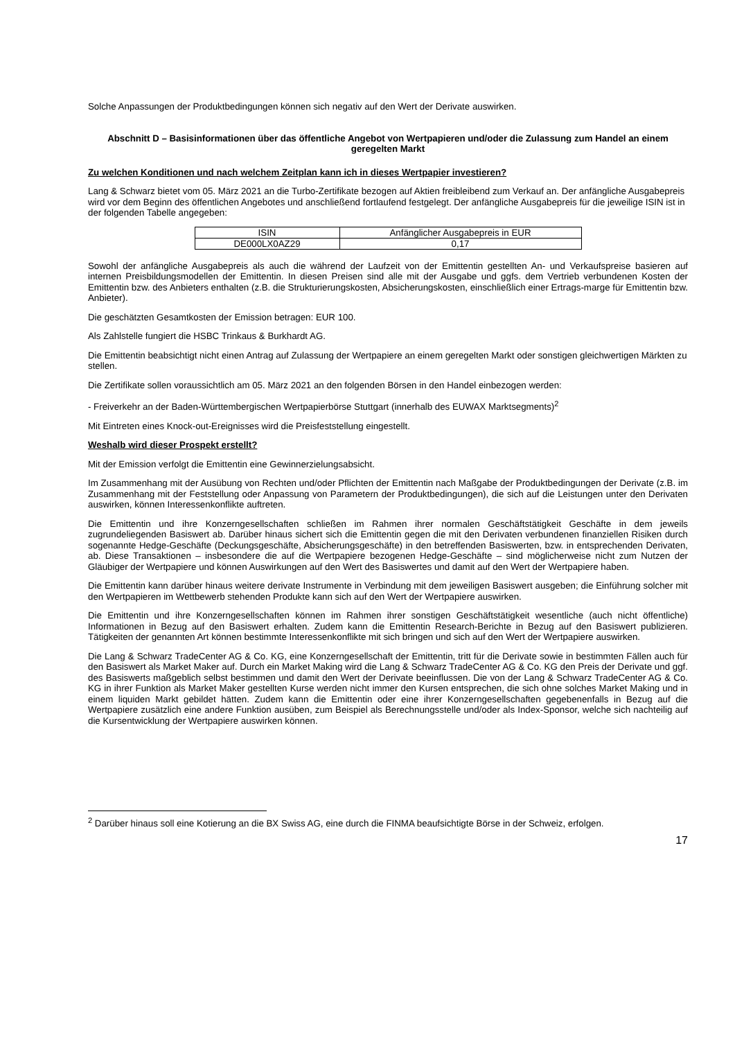Solche Anpassungen der Produktbedingungen können sich negativ auf den Wert der Derivate auswirken.
Abschnitt D – Basisinformationen über das öffentliche Angebot von Wertpapieren und/oder die Zulassung zum Handel an einem geregelten Markt
Zu welchen Konditionen und nach welchem Zeitplan kann ich in dieses Wertpapier investieren?
Lang & Schwarz bietet vom 05. März 2021 an die Turbo-Zertifikate bezogen auf Aktien freibleibend zum Verkauf an. Der anfängliche Ausgabepreis wird vor dem Beginn des öffentlichen Angebotes und anschließend fortlaufend festgelegt. Der anfängliche Ausgabepreis für die jeweilige ISIN ist in der folgenden Tabelle angegeben:
| ISIN | Anfänglicher Ausgabepreis in EUR |
| DE000LX0AZ29 | 0,17 |
Sowohl der anfängliche Ausgabepreis als auch die während der Laufzeit von der Emittentin gestellten An- und Verkaufspreise basieren auf internen Preisbildungsmodellen der Emittentin. In diesen Preisen sind alle mit der Ausgabe und ggfs. dem Vertrieb verbundenen Kosten der Emittentin bzw. des Anbieters enthalten (z.B. die Strukturierungskosten, Absicherungskosten, einschließlich einer Ertrags-marge für Emittentin bzw. Anbieter).
Die geschätzten Gesamtkosten der Emission betragen: EUR 100.
Als Zahlstelle fungiert die HSBC Trinkaus & Burkhardt AG.
Die Emittentin beabsichtigt nicht einen Antrag auf Zulassung der Wertpapiere an einem geregelten Markt oder sonstigen gleichwertigen Märkten zu stellen.
Die Zertifikate sollen voraussichtlich am 05. März 2021 an den folgenden Börsen in den Handel einbezogen werden:
- Freiverkehr an der Baden-Württembergischen Wertpapierbörse Stuttgart (innerhalb des EUWAX Marktsegments)<sup>2</sup>
Mit Eintreten eines Knock-out-Ereignisses wird die Preisfeststellung eingestellt.
Weshalb wird dieser Prospekt erstellt?
Mit der Emission verfolgt die Emittentin eine Gewinnerzielungsabsicht.
Im Zusammenhang mit der Ausübung von Rechten und/oder Pflichten der Emittentin nach Maßgabe der Produktbedingungen der Derivate (z.B. im Zusammenhang mit der Feststellung oder Anpassung von Parametern der Produktbedingungen), die sich auf die Leistungen unter den Derivaten auswirken, können Interessenkonflikte auftreten.
Die Emittentin und ihre Konzerngesellschaften schließen im Rahmen ihrer normalen Geschäftstätigkeit Geschäfte in dem jeweils zugrundeliegenden Basiswert ab. Darüber hinaus sichert sich die Emittentin gegen die mit den Derivaten verbundenen finanziellen Risiken durch sogenannte Hedge-Geschäfte (Deckungsgeschäfte, Absicherungsgeschäfte) in den betreffenden Basiswerten, bzw. in entsprechenden Derivaten, ab. Diese Transaktionen – insbesondere die auf die Wertpapiere bezogenen Hedge-Geschäfte – sind möglicherweise nicht zum Nutzen der Gläubiger der Wertpapiere und können Auswirkungen auf den Wert des Basiswertes und damit auf den Wert der Wertpapiere haben.
Die Emittentin kann darüber hinaus weitere derivate Instrumente in Verbindung mit dem jeweiligen Basiswert ausgeben; die Einführung solcher mit den Wertpapieren im Wettbewerb stehenden Produkte kann sich auf den Wert der Wertpapiere auswirken.
Die Emittentin und ihre Konzerngesellschaften können im Rahmen ihrer sonstigen Geschäftstätigkeit wesentliche (auch nicht öffentliche) Informationen in Bezug auf den Basiswert erhalten. Zudem kann die Emittentin Research-Berichte in Bezug auf den Basiswert publizieren. Tätigkeiten der genannten Art können bestimmte Interessenkonflikte mit sich bringen und sich auf den Wert der Wertpapiere auswirken.
Die Lang & Schwarz TradeCenter AG & Co. KG, eine Konzerngesellschaft der Emittentin, tritt für die Derivate sowie in bestimmten Fällen auch für den Basiswert als Market Maker auf. Durch ein Market Making wird die Lang & Schwarz TradeCenter AG & Co. KG den Preis der Derivate und ggf. des Basiswerts maßgeblich selbst bestimmen und damit den Wert der Derivate beeinflussen. Die von der Lang & Schwarz TradeCenter AG & Co. KG in ihrer Funktion als Market Maker gestellten Kurse werden nicht immer den Kursen entsprechen, die sich ohne solches Market Making und in einem liquiden Markt gebildet hätten. Zudem kann die Emittentin oder eine ihrer Konzerngesellschaften gegebenenfalls in Bezug auf die Wertpapiere zusätzlich eine andere Funktion ausüben, zum Beispiel als Berechnungsstelle und/oder als Index-Sponsor, welche sich nachteilig auf die Kursentwicklung der Wertpapiere auswirken können.
<sup>2</sup> Darüber hinaus soll eine Kotierung an die BX Swiss AG, eine durch die FINMA beaufsichtigte Börse in der Schweiz, erfolgen.
17